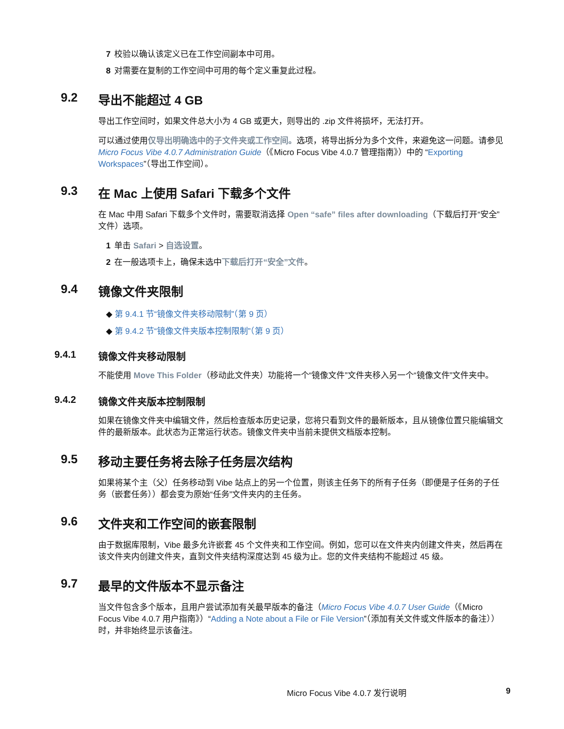7 校验以确认该定义已在工作空间副本中可用。
8 对需要在复制的工作空间中可用的每个定义重复此过程。
9.2 导出不能超过 4 GB
导出工作空间时，如果文件总大小为 4 GB 或更大，则导出的 .zip 文件将损坏，无法打开。
可以通过使用仅导出明确选中的子文件夹或工作空间。选项，将导出拆分为多个文件，来避免这一问题。请参见 Micro Focus Vibe 4.0.7 Administration Guide（《Micro Focus Vibe 4.0.7 管理指南》）中的 “Exporting Workspaces”（导出工作空间）。
9.3 在 Mac 上使用 Safari 下载多个文件
在 Mac 中用 Safari 下载多个文件时，需要取消选择 Open “safe” files after downloading（下载后打开“安全”文件）选项。
1 单击 Safari > 自选设置。
2 在一般选项卡上，确保未选中下载后打开“安全”文件。
9.4 镜像文件夹限制
◆ 第 9.4.1 节“镜像文件夹移动限制”（第 9 页）
◆ 第 9.4.2 节“镜像文件夹版本控制限制”（第 9 页）
9.4.1 镜像文件夹移动限制
不能使用 Move This Folder（移动此文件夹）功能将一个“镜像文件”文件夹移入另一个“镜像文件”文件夹中。
9.4.2 镜像文件夹版本控制限制
如果在镜像文件夹中编辑文件，然后检查版本历史记录，您将只看到文件的最新版本，且从镜像位置只能编辑文件的最新版本。此状态为正常运行状态。镜像文件夹中当前未提供文档版本控制。
9.5 移动主要任务将去除子任务层次结构
如果将某个主（父）任务移动到 Vibe 站点上的另一个位置，则该主任务下的所有子任务（即便是子任务的子任务（嵌套任务））都会变为原始“任务”文件夹内的主任务。
9.6 文件夹和工作空间的嵌套限制
由于数据库限制，Vibe 最多允许嵌套 45 个文件夹和工作空间。例如，您可以在文件夹内创建文件夹，然后再在该文件夹内创建文件夹，直到文件夹结构深度达到 45 级为止。您的文件夹结构不能超过 45 级。
9.7 最早的文件版本不显示备注
当文件包含多个版本，且用户尝试添加有关最早版本的备注（Micro Focus Vibe 4.0.7 User Guide（《Micro Focus Vibe 4.0.7 用户指南》）“Adding a Note about a File or File Version”（添加有关文件或文件版本的备注））时，并非始终显示该备注。
Micro Focus Vibe 4.0.7 发行说明 9